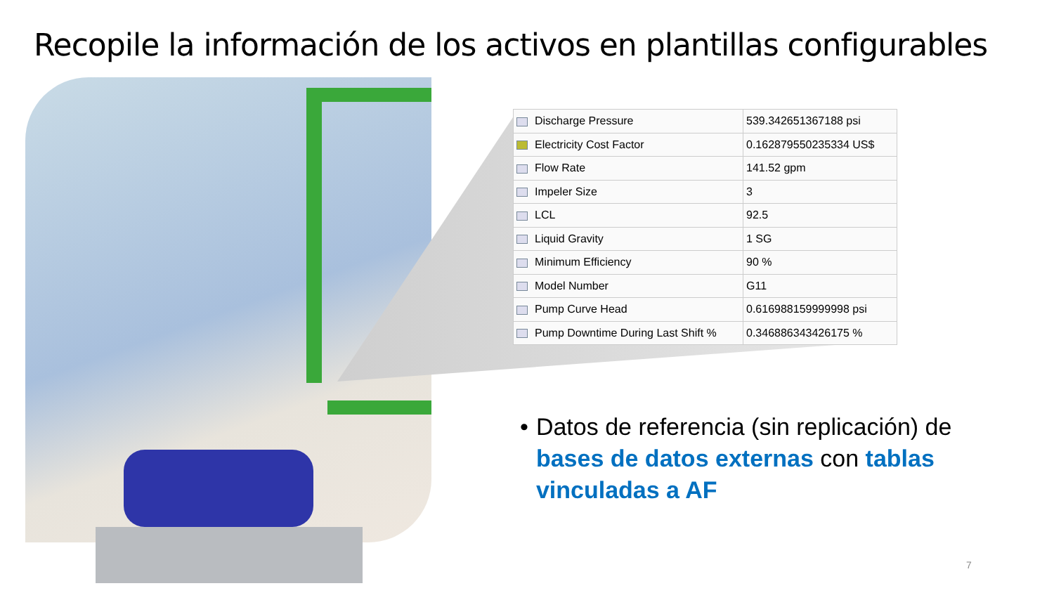Recopile la información de los activos en plantillas configurables
| Discharge Pressure | 539.342651367188 psi |
| Electricity Cost Factor | 0.162879550235334 US$ |
| Flow Rate | 141.52 gpm |
| Impeler Size | 3 |
| LCL | 92.5 |
| Liquid Gravity | 1 SG |
| Minimum Efficiency | 90 % |
| Model Number | G11 |
| Pump Curve Head | 0.616988159999998 psi |
| Pump Downtime During Last Shift % | 0.346886343426175 % |
• Datos de referencia (sin replicación) de bases de datos externas con tablas vinculadas a AF
7